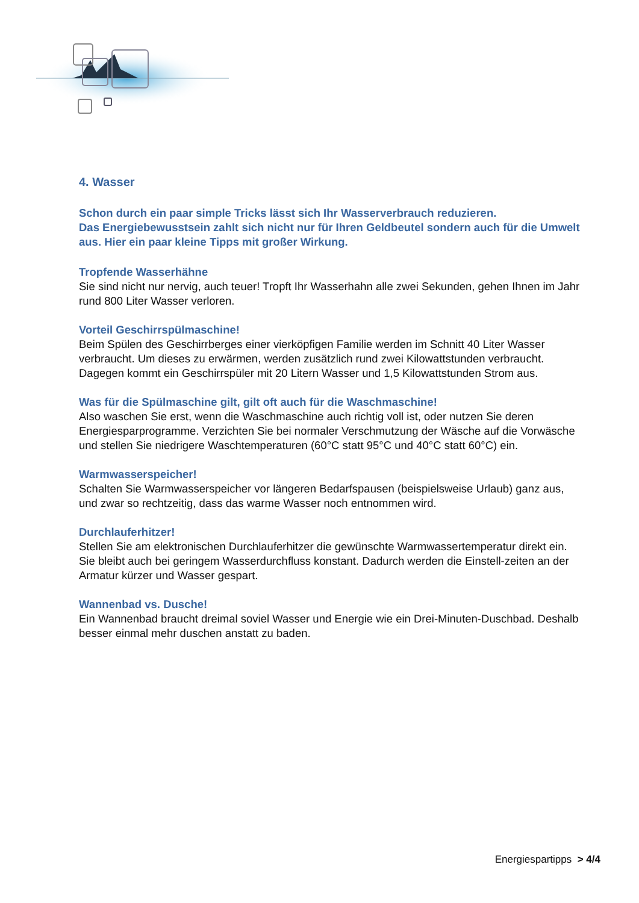4. Wasser
Schon durch ein paar simple Tricks lässt sich Ihr Wasserverbrauch reduzieren.
Das Energiebewusstsein zahlt sich nicht nur für Ihren Geldbeutel sondern auch für die Umwelt aus. Hier ein paar kleine Tipps mit großer Wirkung.
Tropfende Wasserhähne
Sie sind nicht nur nervig, auch teuer! Tropft Ihr Wasserhahn alle zwei Sekunden, gehen Ihnen im Jahr rund 800 Liter Wasser verloren.
Vorteil Geschirrspülmaschine!
Beim Spülen des Geschirrberges einer vierköpfigen Familie werden im Schnitt 40 Liter Wasser verbraucht. Um dieses zu erwärmen, werden zusätzlich rund zwei Kilowattstunden verbraucht. Dagegen kommt ein Geschirrspüler mit 20 Litern Wasser und 1,5 Kilowattstunden Strom aus.
Was für die Spülmaschine gilt, gilt oft auch für die Waschmaschine!
Also waschen Sie erst, wenn die Waschmaschine auch richtig voll ist, oder nutzen Sie deren Energiesparprogramme. Verzichten Sie bei normaler Verschmutzung der Wäsche auf die Vorwäsche und stellen Sie niedrigere Waschtemperaturen (60°C statt 95°C und 40°C statt 60°C) ein.
Warmwasserspeicher!
Schalten Sie Warmwasserspeicher vor längeren Bedarfspausen (beispielsweise Urlaub) ganz aus, und zwar so rechtzeitig, dass das warme Wasser noch entnommen wird.
Durchlauferhitzer!
Stellen Sie am elektronischen Durchlauferhitzer die gewünschte Warmwassertemperatur direkt ein. Sie bleibt auch bei geringem Wasserdurchfluss konstant. Dadurch werden die Einstell-zeiten an der Armatur kürzer und Wasser gespart.
Wannenbad vs. Dusche!
Ein Wannenbad braucht dreimal soviel Wasser und Energie wie ein Drei-Minuten-Duschbad. Deshalb besser einmal mehr duschen anstatt zu baden.
Energiespartipps > 4/4